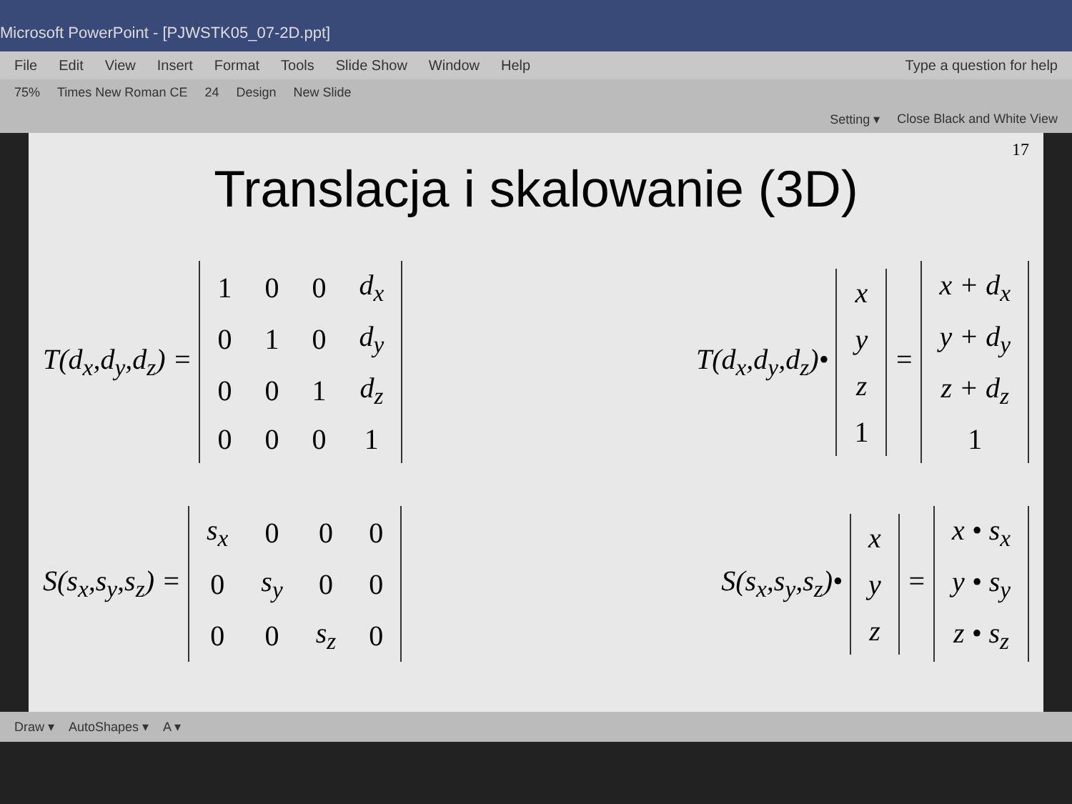Microsoft PowerPoint - [PJWSTK05_07-2D.ppt]
File Edit View Insert Format Tools Slide Show Window Help Type a question for help
75% Times New Roman CE 24 Design New Slide
Setting ▾ Close Black and White View
17
Translacja i skalowanie (3D)
T(d<sub>x</sub>,d<sub>y</sub>,d<sub>z</sub>) =
| 1 | 0 | 0 | d<sub>x</sub> |
| 0 | 1 | 0 | d<sub>y</sub> |
| 0 | 0 | 1 | d<sub>z</sub> |
| 0 | 0 | 0 | 1 |
T(d<sub>x</sub>,d<sub>y</sub>,d<sub>z</sub>)•
| x |
| y |
| z |
| 1 |
=
| x + d<sub>x</sub> |
| y + d<sub>y</sub> |
| z + d<sub>z</sub> |
| 1 |
S(s<sub>x</sub>,s<sub>y</sub>,s<sub>z</sub>) =
| s<sub>x</sub> | 0 | 0 | 0 |
| 0 | s<sub>y</sub> | 0 | 0 |
| 0 | 0 | s<sub>z</sub> | 0 |
S(s<sub>x</sub>,s<sub>y</sub>,s<sub>z</sub>)•
| x |
| y |
| z |
=
| x • s<sub>x</sub> |
| y • s<sub>y</sub> |
| z • s<sub>z</sub> |
Draw ▾ AutoShapes ▾ A ▾